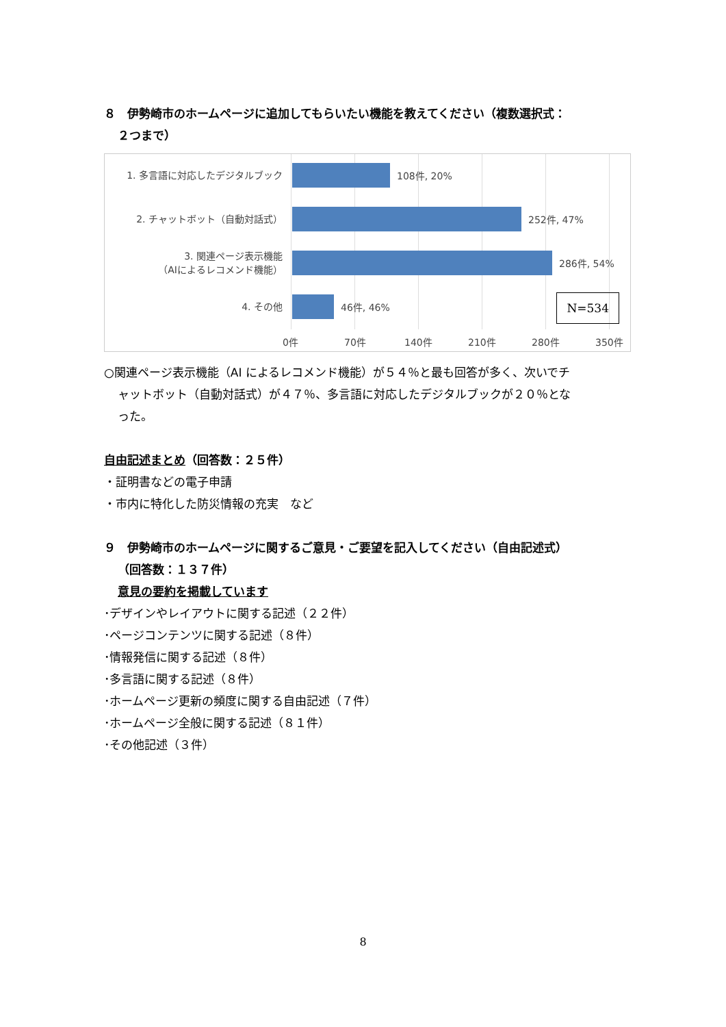８　伊勢崎市のホームページに追加してもらいたい機能を教えてください（複数選択式：
２つまで）
1. 多言語に対応したデジタルブック
108件, 20%
2. チャットボット（自動対話式）
252件, 47%
3. 関連ページ表示機能
（AIによるレコメンド機能）
286件, 54%
4. その他
46件, 46%
N=534
0件 70件 140件 210件 280件 350件
○関連ページ表示機能（AI によるレコメンド機能）が５４％と最も回答が多く、次いでチ
ャットボット（自動対話式）が４７％、多言語に対応したデジタルブックが２０％とな
った。
自由記述まとめ（回答数：２５件）
・証明書などの電子申請
・市内に特化した防災情報の充実　など
９　伊勢崎市のホームページに関するご意見・ご要望を記入してください（自由記述式）
（回答数：１３７件）
意見の要約を掲載しています
･デザインやレイアウトに関する記述（２２件）
･ページコンテンツに関する記述（８件）
･情報発信に関する記述（８件）
･多言語に関する記述（８件）
･ホームページ更新の頻度に関する自由記述（７件）
･ホームページ全般に関する記述（８１件）
･その他記述（３件）
8